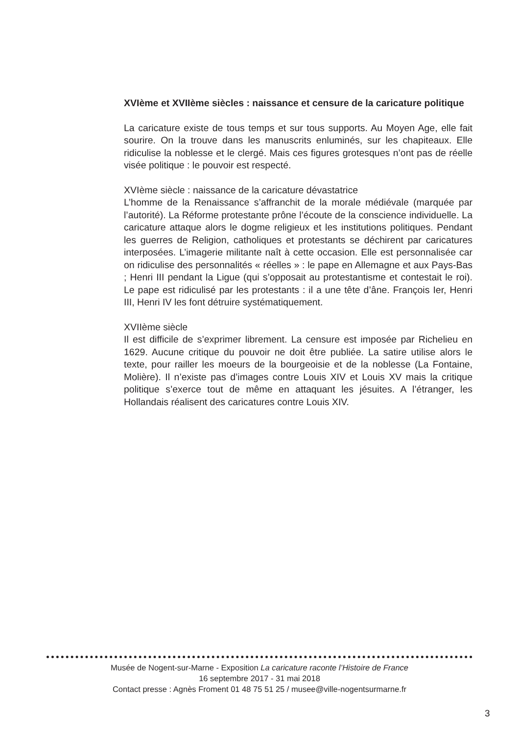XVIème et XVIIème siècles : naissance et censure de la caricature politique
La caricature existe de tous temps et sur tous supports. Au Moyen Age, elle fait sourire. On la trouve dans les manuscrits enluminés, sur les chapiteaux. Elle ridiculise la noblesse et le clergé. Mais ces figures grotesques n’ont pas de réelle visée politique : le pouvoir est respecté.
XVIème siècle : naissance de la caricature dévastatrice
L’homme de la Renaissance s’affranchit de la morale médiévale (marquée par l’autorité). La Réforme protestante prône l’écoute de la conscience individuelle. La caricature attaque alors le dogme religieux et les institutions politiques. Pendant les guerres de Religion, catholiques et protestants se déchirent par caricatures interposées. L’imagerie militante naît à cette occasion. Elle est personnalisée car on ridiculise des personnalités « réelles » : le pape en Allemagne et aux Pays-Bas ; Henri III pendant la Ligue (qui s’opposait au protestantisme et contestait le roi). Le pape est ridiculisé par les protestants : il a une tête d’âne. François Ier, Henri III, Henri IV les font détruire systématiquement.
XVIIème siècle
Il est difficile de s’exprimer librement. La censure est imposée par Richelieu en 1629. Aucune critique du pouvoir ne doit être publiée. La satire utilise alors le texte, pour railler les moeurs de la bourgeoisie et de la noblesse (La Fontaine, Molière). Il n’existe pas d’images contre Louis XIV et Louis XV mais la critique politique s’exerce tout de même en attaquant les jésuites. A l’étranger, les Hollandais réalisent des caricatures contre Louis XIV.
Musée de Nogent-sur-Marne - Exposition La caricature raconte l’Histoire de France
16 septembre 2017 - 31 mai 2018
Contact presse : Agnès Froment 01 48 75 51 25 / musee@ville-nogentsurmarne.fr
3